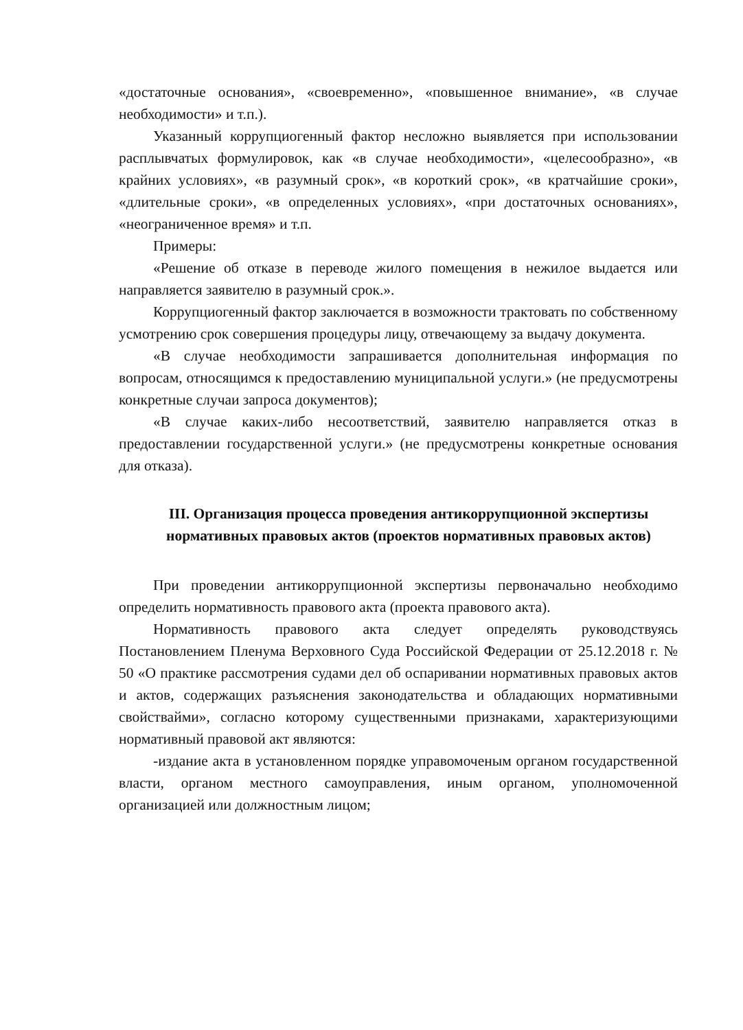«достаточные основания», «своевременно», «повышенное внимание», «в случае необходимости» и т.п.).
Указанный коррупциогенный фактор несложно выявляется при использовании расплывчатых формулировок, как «в случае необходимости», «целесообразно», «в крайних условиях», «в разумный срок», «в короткий срок», «в кратчайшие сроки», «длительные сроки», «в определенных условиях», «при достаточных основаниях», «неограниченное время» и т.п.
Примеры:
«Решение об отказе в переводе жилого помещения в нежилое выдается или направляется заявителю в разумный срок.».
Коррупциогенный фактор заключается в возможности трактовать по собственному усмотрению срок совершения процедуры лицу, отвечающему за выдачу документа.
«В случае необходимости запрашивается дополнительная информация по вопросам, относящимся к предоставлению муниципальной услуги.» (не предусмотрены конкретные случаи запроса документов);
«В случае каких-либо несоответствий, заявителю направляется отказ в предоставлении государственной услуги.» (не предусмотрены конкретные основания для отказа).
III. Организация процесса проведения антикоррупционной экспертизы нормативных правовых актов (проектов нормативных правовых актов)
При проведении антикоррупционной экспертизы первоначально необходимо определить нормативность правового акта (проекта правового акта).
Нормативность правового акта следует определять руководствуясь Постановлением Пленума Верховного Суда Российской Федерации от 25.12.2018 г. № 50 «О практике рассмотрения судами дел об оспаривании нормативных правовых актов и актов, содержащих разъяснения законодательства и обладающих нормативными свойствайми», согласно которому существенными признаками, характеризующими нормативный правовой акт являются:
-издание акта в установленном порядке управомоченым органом государственной власти, органом местного самоуправления, иным органом, уполномоченной организацией или должностным лицом;